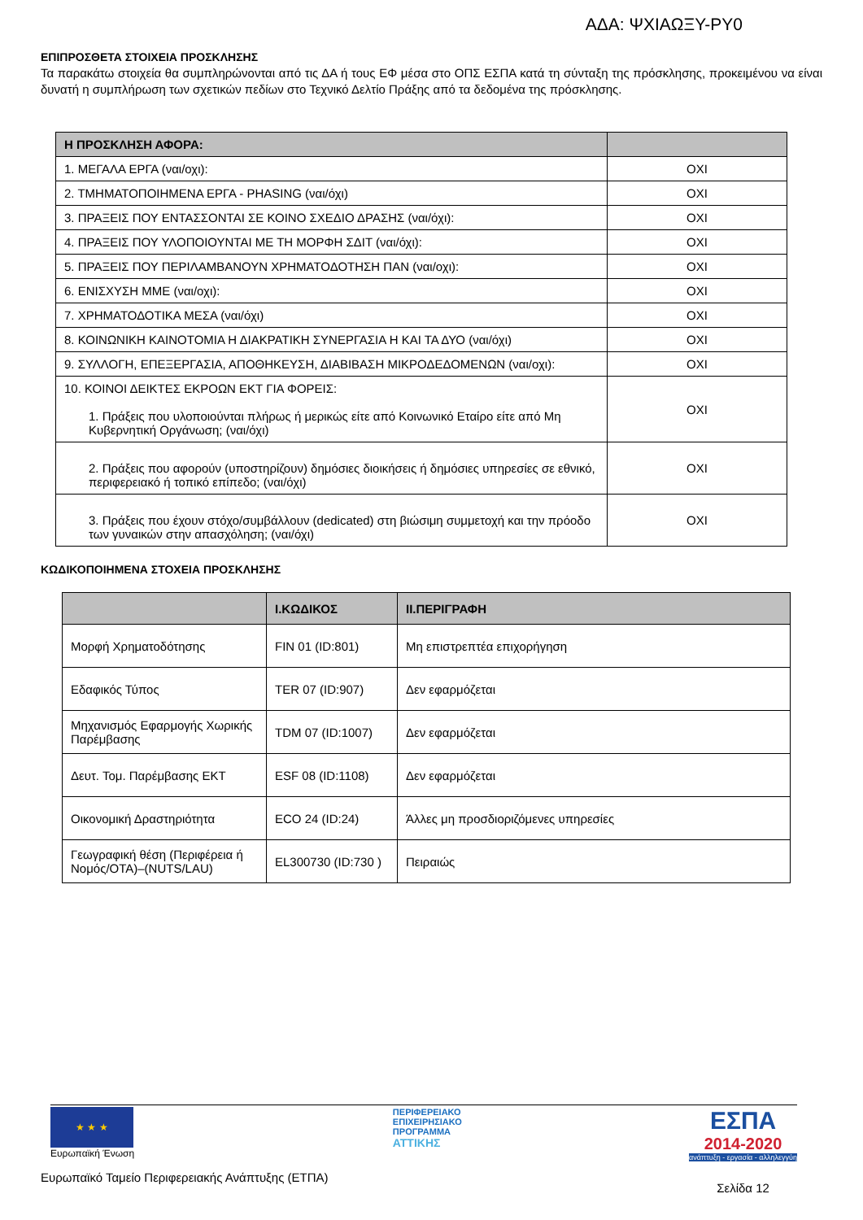ΑΔΑ: ΨΧΙΑΩΞΥ-ΡΥ0
ΕΠΙΠΡΟΣΘΕΤΑ ΣΤΟΙΧΕΙΑ ΠΡΟΣΚΛΗΣΗΣ
Τα παρακάτω στοιχεία θα συμπληρώνονται από τις ΔΑ ή τους ΕΦ μέσα στο ΟΠΣ ΕΣΠΑ κατά τη σύνταξη της πρόσκλησης, προκειμένου να είναι δυνατή η συμπλήρωση των σχετικών πεδίων στο Τεχνικό Δελτίο Πράξης από τα δεδομένα της πρόσκλησης.
| Η ΠΡΟΣΚΛΗΣΗ ΑΦΟΡΑ: | |
| --- | --- |
| 1. ΜΕΓΑΛΑ ΕΡΓΑ (ναι/οχι): | ΟΧΙ |
| 2. ΤΜΗΜΑΤΟΠΟΙΗΜΕΝΑ ΕΡΓΑ - PHASING (ναι/όχι) | ΟΧΙ |
| 3. ΠΡΑΞΕΙΣ ΠΟΥ ΕΝΤΑΣΣΟΝΤΑΙ ΣΕ ΚΟΙΝΟ ΣΧΕΔΙΟ ΔΡΑΣΗΣ (ναι/όχι): | ΟΧΙ |
| 4. ΠΡΑΞΕΙΣ ΠΟΥ ΥΛΟΠΟΙΟΥΝΤΑΙ ΜΕ ΤΗ ΜΟΡΦΗ ΣΔΙΤ (ναι/όχι): | ΟΧΙ |
| 5. ΠΡΑΞΕΙΣ ΠΟΥ ΠΕΡΙΛΑΜΒΑΝΟΥΝ ΧΡΗΜΑΤΟΔΟΤΗΣΗ ΠΑΝ (ναι/οχι): | ΟΧΙ |
| 6. ΕΝΙΣΧΥΣΗ ΜΜΕ (ναι/οχι): | ΟΧΙ |
| 7. ΧΡΗΜΑΤΟΔΟΤΙΚΑ ΜΕΣΑ (ναι/όχι) | ΟΧΙ |
| 8. ΚΟΙΝΩΝΙΚΗ ΚΑΙΝΟΤΟΜΙΑ Η ΔΙΑΚΡΑΤΙΚΗ ΣΥΝΕΡΓΑΣΙΑ Η ΚΑΙ ΤΑ ΔΥΟ (ναι/όχι) | ΟΧΙ |
| 9. ΣΥΛΛΟΓΗ, ΕΠΕΞΕΡΓΑΣΙΑ, ΑΠΟΘΗΚΕΥΣΗ, ΔΙΑΒΙΒΑΣΗ ΜΙΚΡΟΔΕΔΟΜΕΝΩΝ (ναι/οχι): | ΟΧΙ |
| 10. ΚΟΙΝΟΙ ΔΕΙΚΤΕΣ ΕΚΡΟΩΝ ΕΚΤ ΓΙΑ ΦΟΡΕΙΣ: 1. Πράξεις που υλοποιούνται πλήρως ή μερικώς είτε από Κοινωνικό Εταίρο είτε από Μη Κυβερνητική Οργάνωση; (ναι/όχι) | ΟΧΙ |
| 2. Πράξεις που αφορούν (υποστηρίζουν) δημόσιες διοικήσεις ή δημόσιες υπηρεσίες σε εθνικό, περιφερειακό ή τοπικό επίπεδο; (ναι/όχι) | ΟΧΙ |
| 3. Πράξεις που έχουν στόχο/συμβάλλουν (dedicated) στη βιώσιμη συμμετοχή και την πρόοδο των γυναικών στην απασχόληση; (ναι/όχι) | ΟΧΙ |
ΚΩΔΙΚΟΠΟΙΗΜΕΝΑ ΣΤΟΧΕΙΑ ΠΡΟΣΚΛΗΣΗΣ
| | Ι.ΚΩΔΙΚΟΣ | ΙΙ.ΠΕΡΙΓΡΑΦΗ |
| --- | --- | --- |
| Μορφή Χρηματοδότησης | FIN 01 (ID:801) | Μη επιστρεπτέα επιχορήγηση |
| Εδαφικός Τύπος | TER 07 (ID:907) | Δεν εφαρμόζεται |
| Μηχανισμός Εφαρμογής Χωρικής Παρέμβασης | TDM 07 (ID:1007) | Δεν εφαρμόζεται |
| Δευτ. Τομ. Παρέμβασης ΕΚΤ | ESF 08 (ID:1108) | Δεν εφαρμόζεται |
| Οικονομική Δραστηριότητα | ECO 24 (ID:24) | Άλλες μη προσδιοριζόμενες υπηρεσίες |
| Γεωγραφική θέση (Περιφέρεια ή Νομός/ΟΤΑ)–(NUTS/LAU) | EL300730 (ID:730 ) | Πειραιώς |
★ ★ ★
Ευρωπαϊκή Ένωση
Ευρωπαϊκό Ταμείο Περιφερειακής Ανάπτυξης (ΕΤΠΑ)
ΠΕΡΙΦΕΡΕΙΑΚΟ
ΕΠΙΧΕΙΡΗΣΙΑΚΟ
ΠΡΟΓΡΑΜΜΑ
ΑΤΤΙΚΗΣ
ΕΣΠΑ
2014-2020
ανάπτυξη - εργασία - αλληλεγγύη
Σελίδα 12